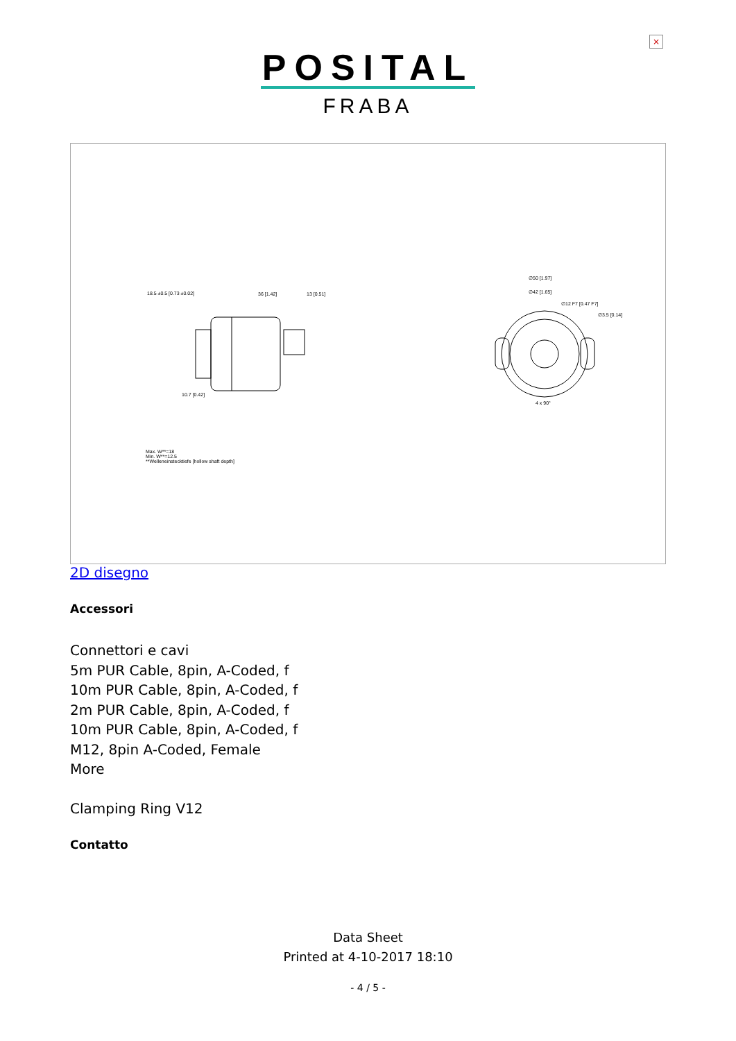×
POSITAL
FRABA
18.5 ±0.5 [0.73 ±0.02] 36 [1.42] 13 [0.51]
∅50 [1.97]
∅42 [1.65]
∅12 F7 [0.47 F7]
∅3.5 [0.14]
4 x 90°
10.7 [0.42]
Max. W**=18
Min. W**=12.5
**Welleneinstecktiefe [hollow shaft depth]
2D disegno
Accessori
Connettori e cavi
5m PUR Cable, 8pin, A-Coded, f
10m PUR Cable, 8pin, A-Coded, f
2m PUR Cable, 8pin, A-Coded, f
10m PUR Cable, 8pin, A-Coded, f
M12, 8pin A-Coded, Female
More
Clamping Ring V12
Contatto
Data Sheet
Printed at 4-10-2017 18:10
- 4 / 5 -